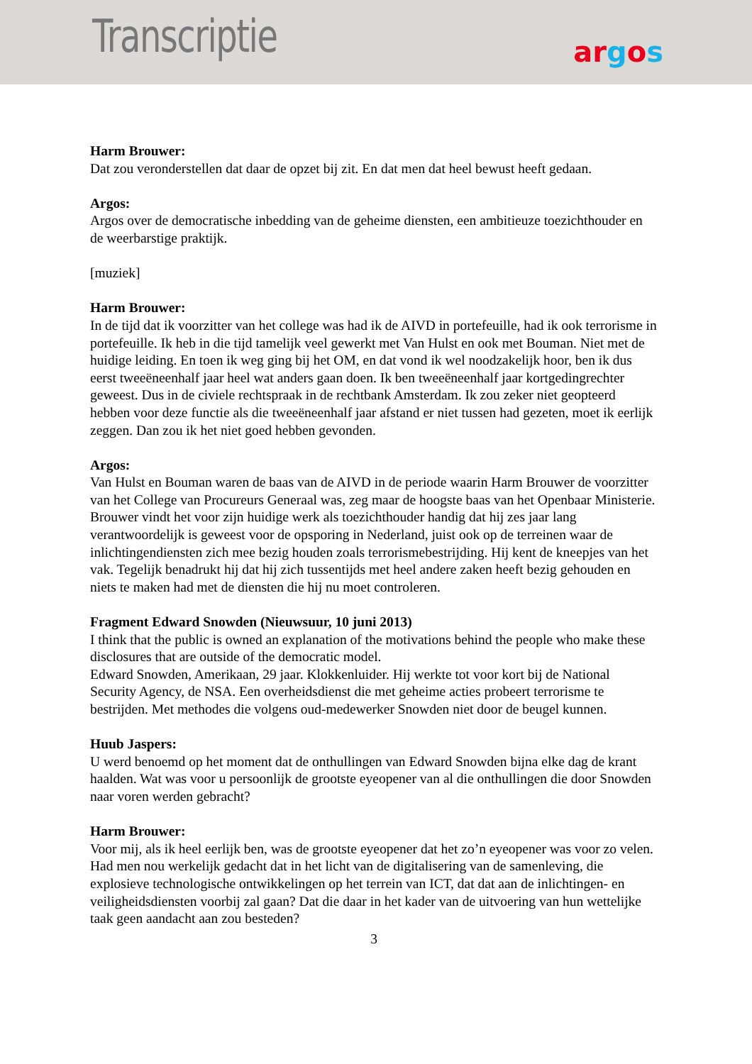Transcriptie argos
Harm Brouwer:
Dat zou veronderstellen dat daar de opzet bij zit. En dat men dat heel bewust heeft gedaan.
Argos:
Argos over de democratische inbedding van de geheime diensten, een ambitieuze toezichthouder en de weerbarstige praktijk.
[muziek]
Harm Brouwer:
In de tijd dat ik voorzitter van het college was had ik de AIVD in portefeuille, had ik ook terrorisme in portefeuille. Ik heb in die tijd tamelijk veel gewerkt met Van Hulst en ook met Bouman. Niet met de huidige leiding. En toen ik weg ging bij het OM, en dat vond ik wel noodzakelijk hoor, ben ik dus eerst tweeëneenhalf jaar heel wat anders gaan doen. Ik ben tweeëneenhalf jaar kortgedingrechter geweest. Dus in de civiele rechtspraak in de rechtbank Amsterdam. Ik zou zeker niet geopteerd hebben voor deze functie als die tweeëneenhalf jaar afstand er niet tussen had gezeten, moet ik eerlijk zeggen. Dan zou ik het niet goed hebben gevonden.
Argos:
Van Hulst en Bouman waren de baas van de AIVD in de periode waarin Harm Brouwer de voorzitter van het College van Procureurs Generaal was, zeg maar de hoogste baas van het Openbaar Ministerie. Brouwer vindt het voor zijn huidige werk als toezichthouder handig dat hij zes jaar lang verantwoordelijk is geweest voor de opsporing in Nederland, juist ook op de terreinen waar de inlichtingendiensten zich mee bezig houden zoals terrorismebestrijding. Hij kent de kneepjes van het vak. Tegelijk benadrukt hij dat hij zich tussentijds met heel andere zaken heeft bezig gehouden en niets te maken had met de diensten die hij nu moet controleren.
Fragment Edward Snowden (Nieuwsuur, 10 juni 2013)
I think that the public is owned an explanation of the motivations behind the people who make these disclosures that are outside of the democratic model.
Edward Snowden, Amerikaan, 29 jaar. Klokkenluider. Hij werkte tot voor kort bij de National Security Agency, de NSA. Een overheidsdienst die met geheime acties probeert terrorisme te bestrijden. Met methodes die volgens oud-medewerker Snowden niet door de beugel kunnen.
Huub Jaspers:
U werd benoemd op het moment dat de onthullingen van Edward Snowden bijna elke dag de krant haalden. Wat was voor u persoonlijk de grootste eyeopener van al die onthullingen die door Snowden naar voren werden gebracht?
Harm Brouwer:
Voor mij, als ik heel eerlijk ben, was de grootste eyeopener dat het zo’n eyeopener was voor zo velen. Had men nou werkelijk gedacht dat in het licht van de digitalisering van de samenleving, die explosieve technologische ontwikkelingen op het terrein van ICT, dat dat aan de inlichtingen- en veiligheidsdiensten voorbij zal gaan? Dat die daar in het kader van de uitvoering van hun wettelijke taak geen aandacht aan zou besteden?
3